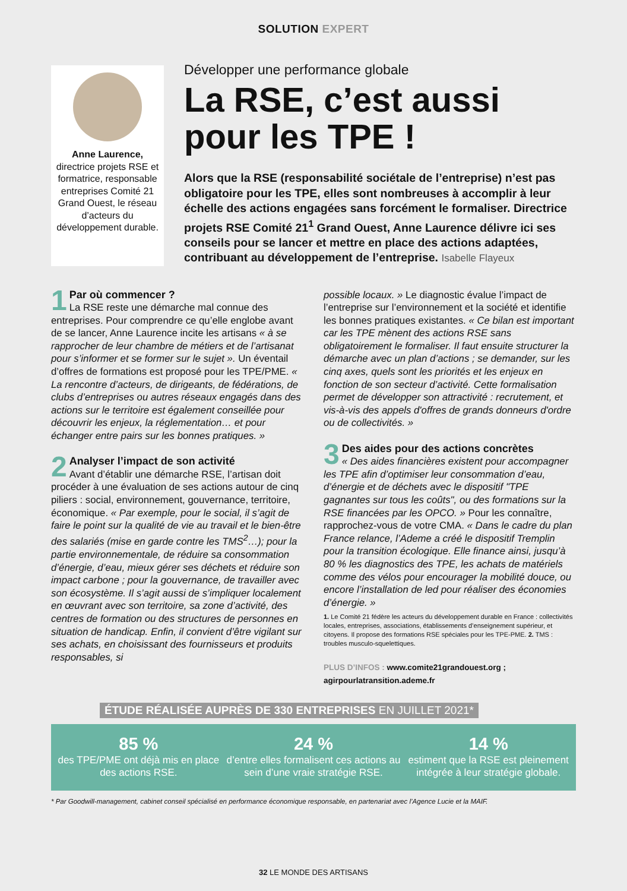SOLUTION EXPERT
Anne Laurence,
directrice projets RSE et formatrice, responsable entreprises Comité 21 Grand Ouest, le réseau d’acteurs du développement durable.
Développer une performance globale
La RSE, c’est aussi pour les TPE !
Alors que la RSE (responsabilité sociétale de l’entreprise) n’est pas obligatoire pour les TPE, elles sont nombreuses à accomplir à leur échelle des actions engagées sans forcément le formaliser. Directrice projets RSE Comité 21<sup>1</sup> Grand Ouest, Anne Laurence délivre ici ses conseils pour se lancer et mettre en place des actions adaptées, contribuant au développement de l’entreprise. Isabelle Flayeux
1
Par où commencer ?
La RSE reste une démarche mal connue des entreprises. Pour comprendre ce qu’elle englobe avant de se lancer, Anne Laurence incite les artisans « à se rapprocher de leur chambre de métiers et de l’artisanat pour s’informer et se former sur le sujet ». Un éventail d’offres de formations est proposé pour les TPE/PME. « La rencontre d’acteurs, de dirigeants, de fédérations, de clubs d’entreprises ou autres réseaux engagés dans des actions sur le territoire est également conseillée pour découvrir les enjeux, la réglementation… et pour échanger entre pairs sur les bonnes pratiques. »
2
Analyser l’impact de son activité
Avant d’établir une démarche RSE, l’artisan doit procéder à une évaluation de ses actions autour de cinq piliers : social, environnement, gouvernance, territoire, économique. « Par exemple, pour le social, il s’agit de faire le point sur la qualité de vie au travail et le bien-être des salariés (mise en garde contre les TMS<sup>2</sup>…); pour la partie environnementale, de réduire sa consommation d’énergie, d’eau, mieux gérer ses déchets et réduire son impact carbone ; pour la gouvernance, de travailler avec son écosystème. Il s’agit aussi de s’impliquer localement en œuvrant avec son territoire, sa zone d’activité, des centres de formation ou des structures de personnes en situation de handicap. Enfin, il convient d’être vigilant sur ses achats, en choisissant des fournisseurs et produits responsables, si
possible locaux. » Le diagnostic évalue l’impact de l’entreprise sur l’environnement et la société et identifie les bonnes pratiques existantes. « Ce bilan est important car les TPE mènent des actions RSE sans obligatoirement le formaliser. Il faut ensuite structurer la démarche avec un plan d’actions ; se demander, sur les cinq axes, quels sont les priorités et les enjeux en fonction de son secteur d’activité. Cette formalisation permet de développer son attractivité : recrutement, et vis-à-vis des appels d'offres de grands donneurs d'ordre ou de collectivités. »
3
Des aides pour des actions concrètes
« Des aides financières existent pour accompagner les TPE afin d’optimiser leur consommation d’eau, d’énergie et de déchets avec le dispositif "TPE gagnantes sur tous les coûts", ou des formations sur la RSE financées par les OPCO. » Pour les connaître, rapprochez-vous de votre CMA. « Dans le cadre du plan France relance, l’Ademe a créé le dispositif Tremplin pour la transition écologique. Elle finance ainsi, jusqu’à 80 % les diagnostics des TPE, les achats de matériels comme des vélos pour encourager la mobilité douce, ou encore l’installation de led pour réaliser des économies d’énergie. »
1. Le Comité 21 fédère les acteurs du développement durable en France : collectivités locales, entreprises, associations, établissements d’enseignement supérieur, et citoyens. Il propose des formations RSE spéciales pour les TPE-PME. 2. TMS : troubles musculo-squelettiques.
PLUS D’INFOS : www.comite21grandouest.org ; agirpourlatransition.ademe.fr
ÉTUDE RÉALISÉE AUPRÈS DE 330 ENTREPRISES EN JUILLET 2021*
85 %
des TPE/PME ont déjà mis en place des actions RSE.
24 %
d’entre elles formalisent ces actions au sein d’une vraie stratégie RSE.
14 %
estiment que la RSE est pleinement intégrée à leur stratégie globale.
* Par Goodwill-management, cabinet conseil spécialisé en performance économique responsable, en partenariat avec l’Agence Lucie et la MAIF.
32 LE MONDE DES ARTISANS